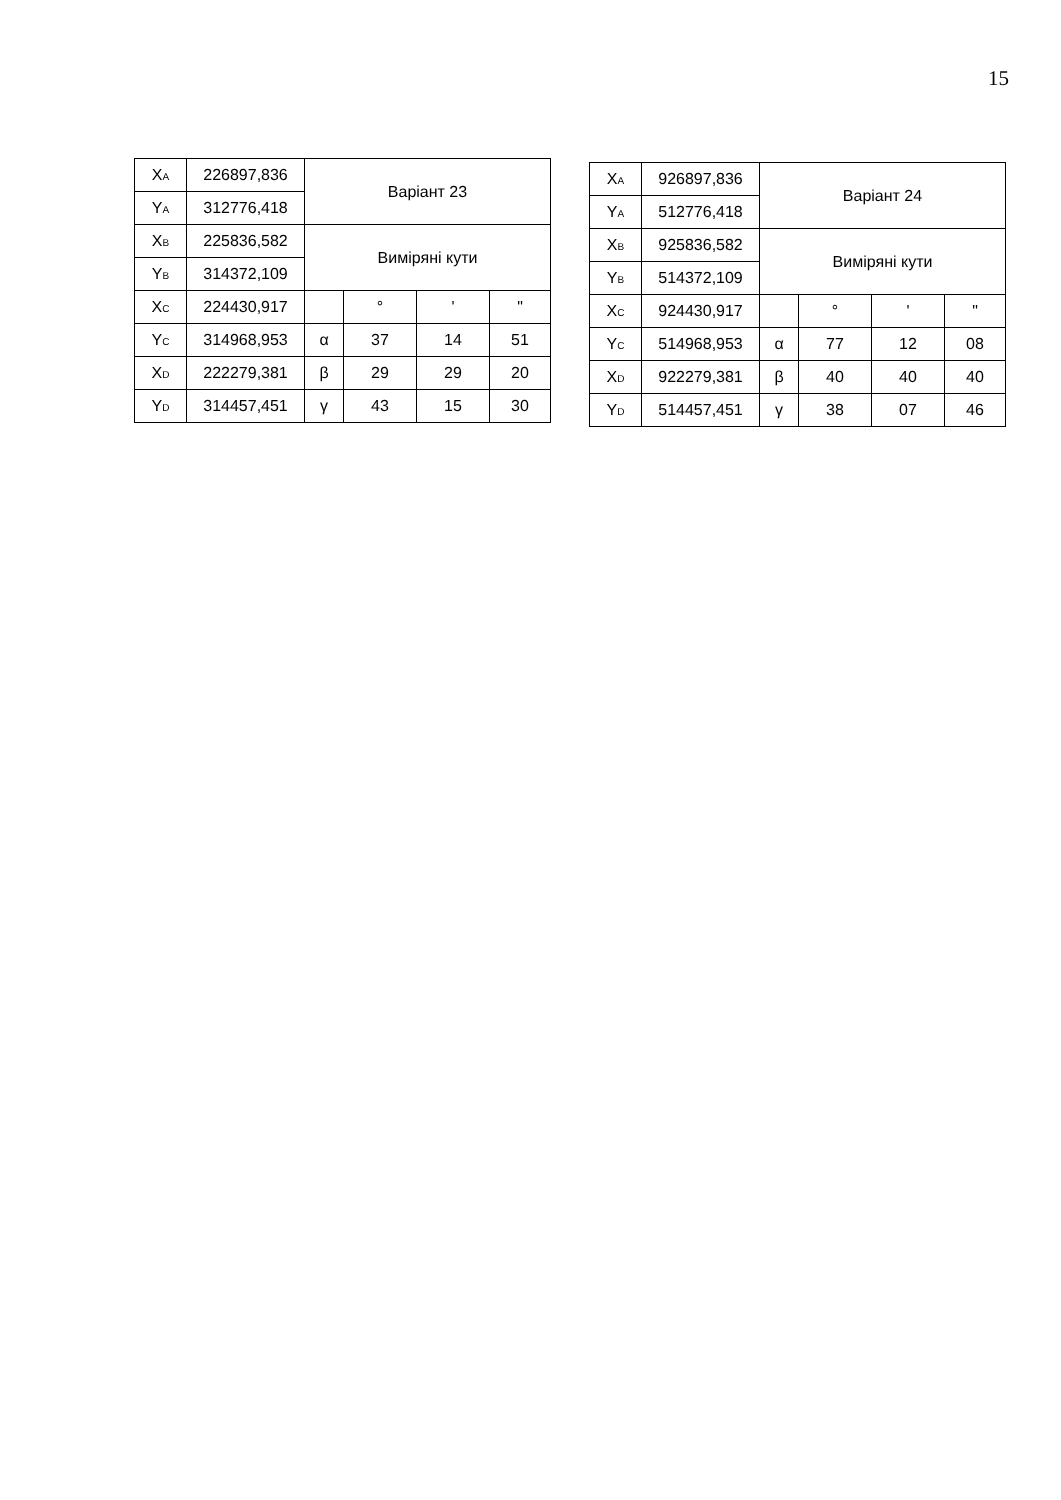15
| X<sub>A</sub> | 226897,836 | Варіант 23 | | | |
| Y<sub>A</sub> | 312776,418 | | | | |
| X<sub>B</sub> | 225836,582 | Виміряні кути | | | |
| Y<sub>B</sub> | 314372,109 | | | | |
| X<sub>C</sub> | 224430,917 | | ° | ' | " |
| Y<sub>C</sub> | 314968,953 | α | 37 | 14 | 51 |
| X<sub>D</sub> | 222279,381 | β | 29 | 29 | 20 |
| Y<sub>D</sub> | 314457,451 | γ | 43 | 15 | 30 |
| X<sub>A</sub> | 926897,836 | Варіант 24 | | | |
| Y<sub>A</sub> | 512776,418 | | | | |
| X<sub>B</sub> | 925836,582 | Виміряні кути | | | |
| Y<sub>B</sub> | 514372,109 | | | | |
| X<sub>C</sub> | 924430,917 | | ° | ' | " |
| Y<sub>C</sub> | 514968,953 | α | 77 | 12 | 08 |
| X<sub>D</sub> | 922279,381 | β | 40 | 40 | 40 |
| Y<sub>D</sub> | 514457,451 | γ | 38 | 07 | 46 |